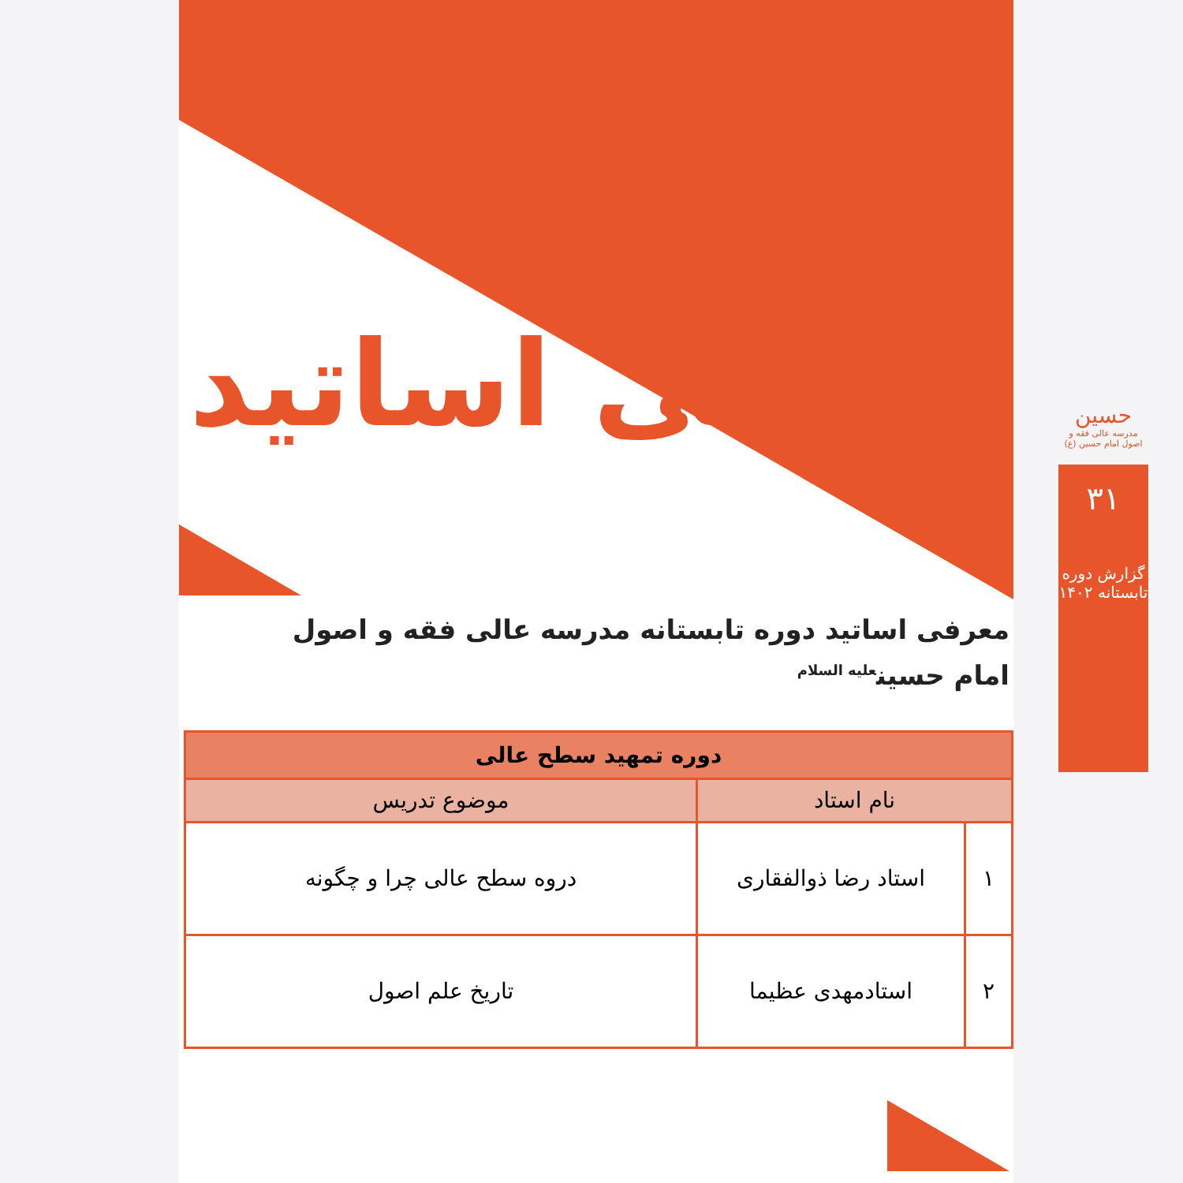حسین
مدرسه عالی فقه و اصول امام حسین (ع)
۳۱
گزارش دوره تابستانه ۱۴۰۲
معرفی اساتید
معرفی اساتید دوره تابستانه مدرسه عالی فقه و اصول
امام حسین<sup>علیه السلام</sup>
| دوره تمهید سطح عالی | | |
| --- | --- | --- |
| نام استاد | | موضوع تدریس |
| ۱ | استاد رضا ذوالفقاری | دروه سطح عالی چرا و چگونه |
| ۲ | استادمهدی عظیما | تاریخ علم اصول |